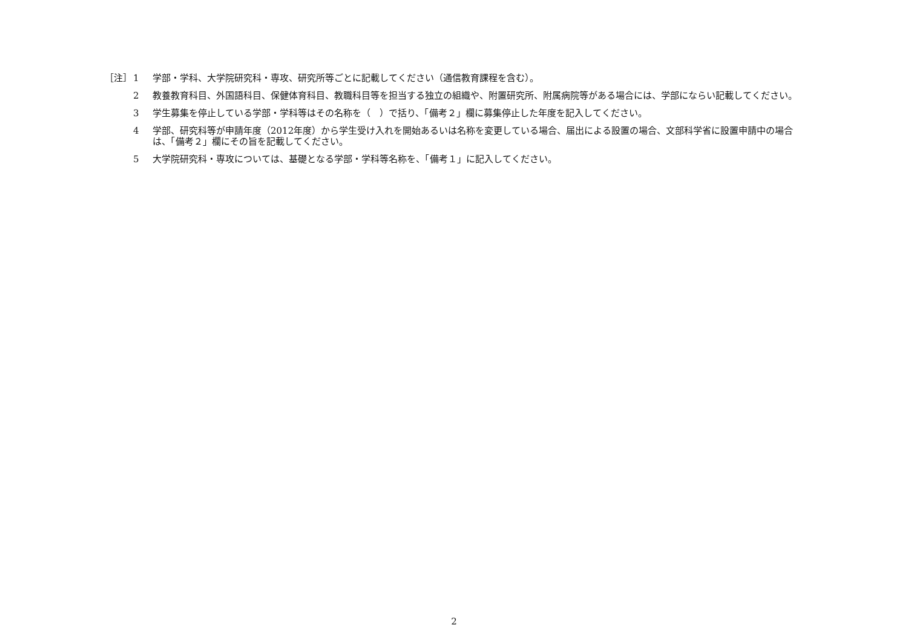［注］ 1 学部・学科、大学院研究科・専攻、研究所等ごとに記載してください（通信教育課程を含む）。
2 教養教育科目、外国語科目、保健体育科目、教職科目等を担当する独立の組織や、附置研究所、附属病院等がある場合には、学部にならい記載してください。
3 学生募集を停止している学部・学科等はその名称を（　）で括り、「備考２」欄に募集停止した年度を記入してください。
4 学部、研究科等が申請年度（2012年度）から学生受け入れを開始あるいは名称を変更している場合、届出による設置の場合、文部科学省に設置申請中の場合は、「備考２」欄にその旨を記載してください。
5 大学院研究科・専攻については、基礎となる学部・学科等名称を、「備考１」に記入してください。
2